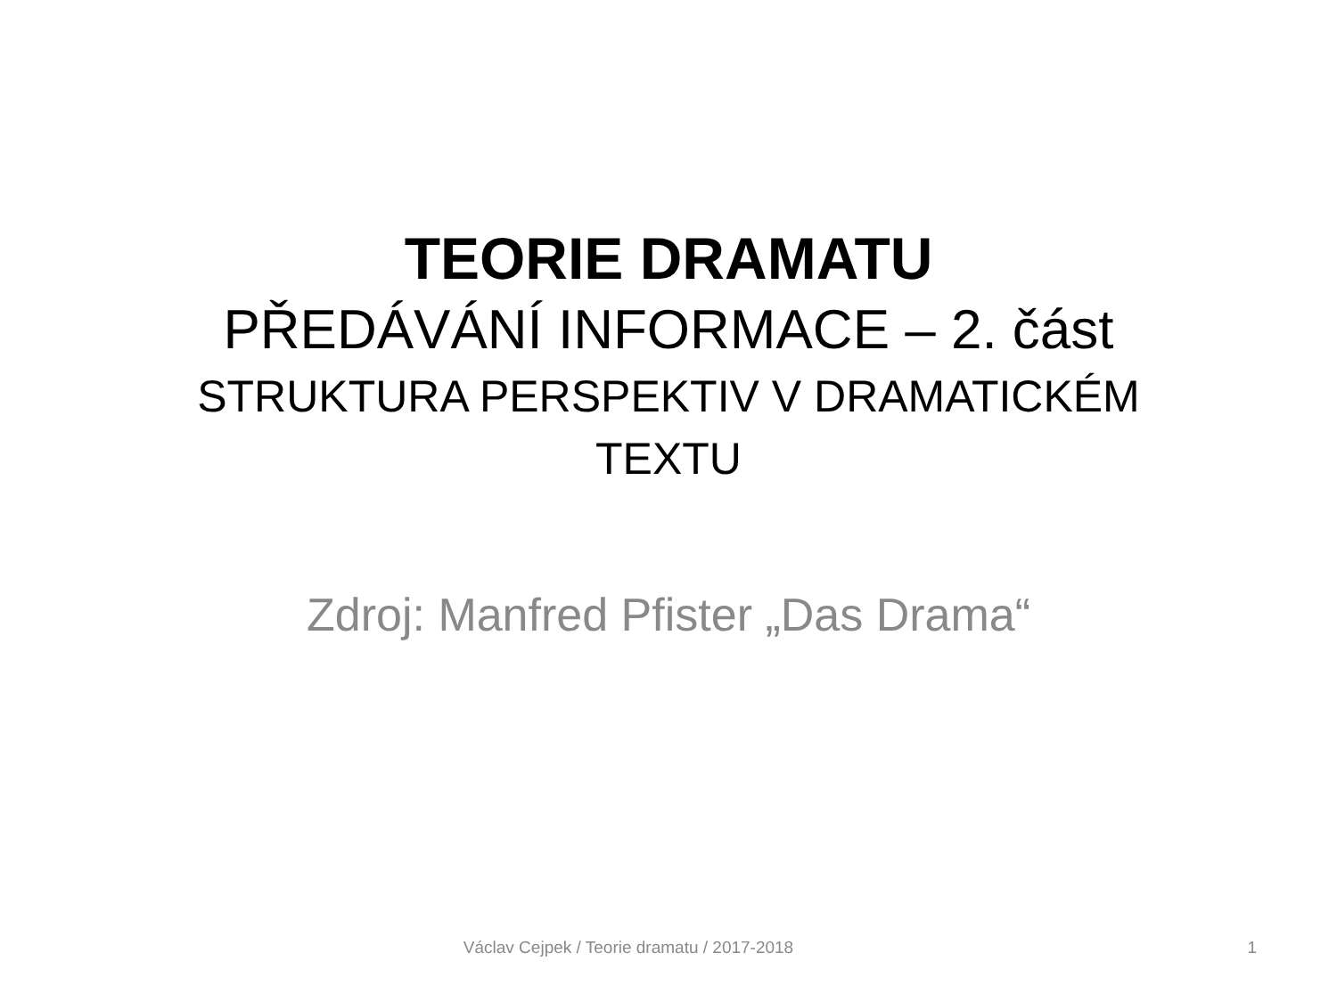TEORIE DRAMATU
PŘEDÁVÁNÍ INFORMACE – 2. část
STRUKTURA PERSPEKTIV V DRAMATICKÉM TEXTU
Zdroj: Manfred Pfister „Das Drama“
Václav Cejpek / Teorie dramatu / 2017-2018
1